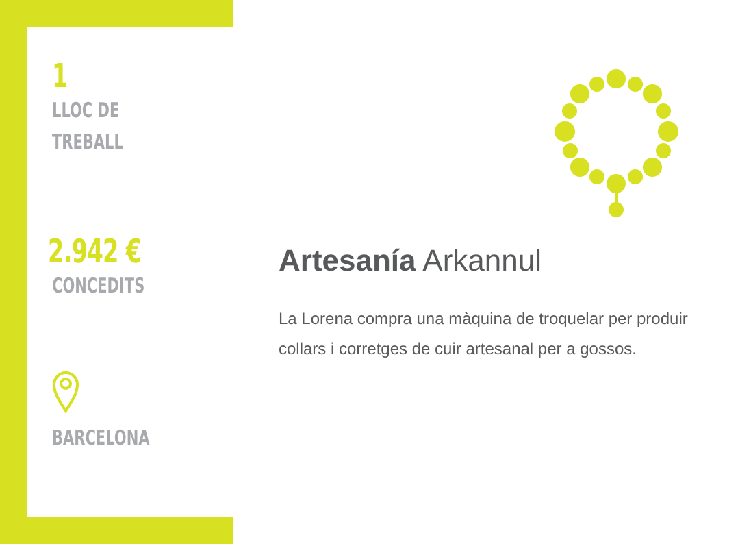1
LLOC DE
TREBALL
2.942 €
CONCEDITS
BARCELONA
Artesanía Arkannul
La Lorena compra una màquina de troquelar per produir collars i corretges de cuir artesanal per a gossos.